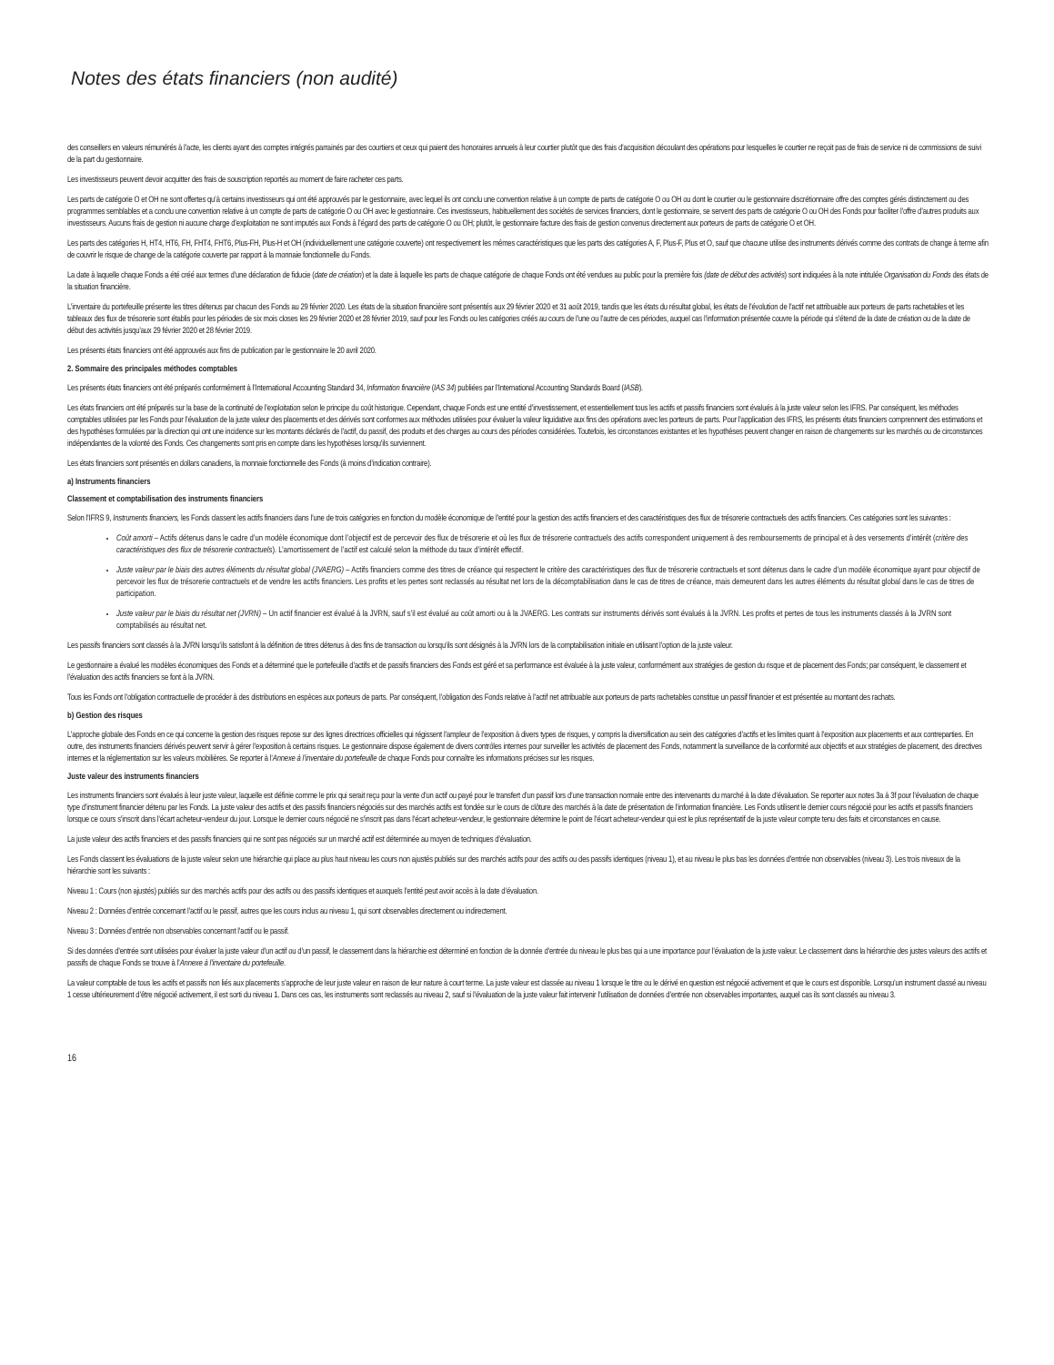Notes des états financiers (non audité)
des conseillers en valeurs rémunérés à l’acte, les clients ayant des comptes intégrés parrainés par des courtiers et ceux qui paient des honoraires annuels à leur courtier plutôt que des frais d’acquisition découlant des opérations pour lesquelles le courtier ne reçoit pas de frais de service ni de commissions de suivi de la part du gestionnaire.
Les investisseurs peuvent devoir acquitter des frais de souscription reportés au moment de faire racheter ces parts.
Les parts de catégorie O et OH ne sont offertes qu’à certains investisseurs qui ont été approuvés par le gestionnaire, avec lequel ils ont conclu une convention relative à un compte de parts de catégorie O ou OH ou dont le courtier ou le gestionnaire discrétionnaire offre des comptes gérés distinctement ou des programmes semblables et a conclu une convention relative à un compte de parts de catégorie O ou OH avec le gestionnaire. Ces investisseurs, habituellement des sociétés de services financiers, dont le gestionnaire, se servent des parts de catégorie O ou OH des Fonds pour faciliter l’offre d’autres produits aux investisseurs. Aucuns frais de gestion ni aucune charge d’exploitation ne sont imputés aux Fonds à l’égard des parts de catégorie O ou OH; plutôt, le gestionnaire facture des frais de gestion convenus directement aux porteurs de parts de catégorie O et OH.
Les parts des catégories H, HT4, HT6, FH, FHT4, FHT6, Plus-FH, Plus-H et OH (individuellement une catégorie couverte) ont respectivement les mêmes caractéristiques que les parts des catégories A, F, Plus-F, Plus et O, sauf que chacune utilise des instruments dérivés comme des contrats de change à terme afin de couvrir le risque de change de la catégorie couverte par rapport à la monnaie fonctionnelle du Fonds.
La date à laquelle chaque Fonds a été créé aux termes d’une déclaration de fiducie (date de création) et la date à laquelle les parts de chaque catégorie de chaque Fonds ont été vendues au public pour la première fois (date de début des activités) sont indiquées à la note intitulée Organisation du Fonds des états de la situation financière.
L’inventaire du portefeuille présente les titres détenus par chacun des Fonds au 29 février 2020. Les états de la situation financière sont présentés aux 29 février 2020 et 31 août 2019, tandis que les états du résultat global, les états de l’évolution de l’actif net attribuable aux porteurs de parts rachetables et les tableaux des flux de trésorerie sont établis pour les périodes de six mois closes les 29 février 2020 et 28 février 2019, sauf pour les Fonds ou les catégories créés au cours de l’une ou l’autre de ces périodes, auquel cas l’information présentée couvre la période qui s’étend de la date de création ou de la date de début des activités jusqu’aux 29 février 2020 et 28 février 2019.
Les présents états financiers ont été approuvés aux fins de publication par le gestionnaire le 20 avril 2020.
2. Sommaire des principales méthodes comptables
Les présents états financiers ont été préparés conformément à l’International Accounting Standard 34, Information financière (IAS 34) publiées par l’International Accounting Standards Board (IASB).
Les états financiers ont été préparés sur la base de la continuité de l’exploitation selon le principe du coût historique. Cependant, chaque Fonds est une entité d’investissement, et essentiellement tous les actifs et passifs financiers sont évalués à la juste valeur selon les IFRS. Par conséquent, les méthodes comptables utilisées par les Fonds pour l’évaluation de la juste valeur des placements et des dérivés sont conformes aux méthodes utilisées pour évaluer la valeur liquidative aux fins des opérations avec les porteurs de parts. Pour l’application des IFRS, les présents états financiers comprennent des estimations et des hypothèses formulées par la direction qui ont une incidence sur les montants déclarés de l’actif, du passif, des produits et des charges au cours des périodes considérées. Toutefois, les circonstances existantes et les hypothèses peuvent changer en raison de changements sur les marchés ou de circonstances indépendantes de la volonté des Fonds. Ces changements sont pris en compte dans les hypothèses lorsqu’ils surviennent.
Les états financiers sont présentés en dollars canadiens, la monnaie fonctionnelle des Fonds (à moins d’indication contraire).
a) Instruments financiers
Classement et comptabilisation des instruments financiers
Selon l’IFRS 9, Instruments financiers, les Fonds classent les actifs financiers dans l’une de trois catégories en fonction du modèle économique de l’entité pour la gestion des actifs financiers et des caractéristiques des flux de trésorerie contractuels des actifs financiers. Ces catégories sont les suivantes :
Coût amorti – Actifs détenus dans le cadre d’un modèle économique dont l’objectif est de percevoir des flux de trésorerie et où les flux de trésorerie contractuels des actifs correspondent uniquement à des remboursements de principal et à des versements d’intérêt (critère des caractéristiques des flux de trésorerie contractuels). L’amortissement de l’actif est calculé selon la méthode du taux d’intérêt effectif.
Juste valeur par le biais des autres éléments du résultat global (JVAERG) – Actifs financiers comme des titres de créance qui respectent le critère des caractéristiques des flux de trésorerie contractuels et sont détenus dans le cadre d’un modèle économique ayant pour objectif de percevoir les flux de trésorerie contractuels et de vendre les actifs financiers. Les profits et les pertes sont reclassés au résultat net lors de la décomptabilisation dans le cas de titres de créance, mais demeurent dans les autres éléments du résultat global dans le cas de titres de participation.
Juste valeur par le biais du résultat net (JVRN) – Un actif financier est évalué à la JVRN, sauf s’il est évalué au coût amorti ou à la JVAERG. Les contrats sur instruments dérivés sont évalués à la JVRN. Les profits et pertes de tous les instruments classés à la JVRN sont comptabilisés au résultat net.
Les passifs financiers sont classés à la JVRN lorsqu’ils satisfont à la définition de titres détenus à des fins de transaction ou lorsqu’ils sont désignés à la JVRN lors de la comptabilisation initiale en utilisant l’option de la juste valeur.
Le gestionnaire a évalué les modèles économiques des Fonds et a déterminé que le portefeuille d’actifs et de passifs financiers des Fonds est géré et sa performance est évaluée à la juste valeur, conformément aux stratégies de gestion du risque et de placement des Fonds; par conséquent, le classement et l’évaluation des actifs financiers se font à la JVRN.
Tous les Fonds ont l’obligation contractuelle de procéder à des distributions en espèces aux porteurs de parts. Par conséquent, l’obligation des Fonds relative à l’actif net attribuable aux porteurs de parts rachetables constitue un passif financier et est présentée au montant des rachats.
b) Gestion des risques
L’approche globale des Fonds en ce qui concerne la gestion des risques repose sur des lignes directrices officielles qui régissent l’ampleur de l’exposition à divers types de risques, y compris la diversification au sein des catégories d’actifs et les limites quant à l’exposition aux placements et aux contreparties. En outre, des instruments financiers dérivés peuvent servir à gérer l’exposition à certains risques. Le gestionnaire dispose également de divers contrôles internes pour surveiller les activités de placement des Fonds, notamment la surveillance de la conformité aux objectifs et aux stratégies de placement, des directives internes et la réglementation sur les valeurs mobilières. Se reporter à l’Annexe à l’inventaire du portefeuille de chaque Fonds pour connaître les informations précises sur les risques.
Juste valeur des instruments financiers
Les instruments financiers sont évalués à leur juste valeur, laquelle est définie comme le prix qui serait reçu pour la vente d’un actif ou payé pour le transfert d’un passif lors d’une transaction normale entre des intervenants du marché à la date d’évaluation. Se reporter aux notes 3a à 3f pour l’évaluation de chaque type d’instrument financier détenu par les Fonds. La juste valeur des actifs et des passifs financiers négociés sur des marchés actifs est fondée sur le cours de clôture des marchés à la date de présentation de l’information financière. Les Fonds utilisent le dernier cours négocié pour les actifs et passifs financiers lorsque ce cours s’inscrit dans l’écart acheteur-vendeur du jour. Lorsque le dernier cours négocié ne s’inscrit pas dans l’écart acheteur-vendeur, le gestionnaire détermine le point de l’écart acheteur-vendeur qui est le plus représentatif de la juste valeur compte tenu des faits et circonstances en cause.
La juste valeur des actifs financiers et des passifs financiers qui ne sont pas négociés sur un marché actif est déterminée au moyen de techniques d’évaluation.
Les Fonds classent les évaluations de la juste valeur selon une hiérarchie qui place au plus haut niveau les cours non ajustés publiés sur des marchés actifs pour des actifs ou des passifs identiques (niveau 1), et au niveau le plus bas les données d’entrée non observables (niveau 3). Les trois niveaux de la hiérarchie sont les suivants :
Niveau 1 : Cours (non ajustés) publiés sur des marchés actifs pour des actifs ou des passifs identiques et auxquels l’entité peut avoir accès à la date d’évaluation.
Niveau 2 : Données d’entrée concernant l’actif ou le passif, autres que les cours inclus au niveau 1, qui sont observables directement ou indirectement.
Niveau 3 : Données d’entrée non observables concernant l’actif ou le passif.
Si des données d’entrée sont utilisées pour évaluer la juste valeur d’un actif ou d’un passif, le classement dans la hiérarchie est déterminé en fonction de la donnée d’entrée du niveau le plus bas qui a une importance pour l’évaluation de la juste valeur. Le classement dans la hiérarchie des justes valeurs des actifs et passifs de chaque Fonds se trouve à l’Annexe à l’inventaire du portefeuille.
La valeur comptable de tous les actifs et passifs non liés aux placements s’approche de leur juste valeur en raison de leur nature à court terme. La juste valeur est classée au niveau 1 lorsque le titre ou le dérivé en question est négocié activement et que le cours est disponible. Lorsqu’un instrument classé au niveau 1 cesse ultérieurement d’être négocié activement, il est sorti du niveau 1. Dans ces cas, les instruments sont reclassés au niveau 2, sauf si l’évaluation de la juste valeur fait intervenir l’utilisation de données d’entrée non observables importantes, auquel cas ils sont classés au niveau 3.
16